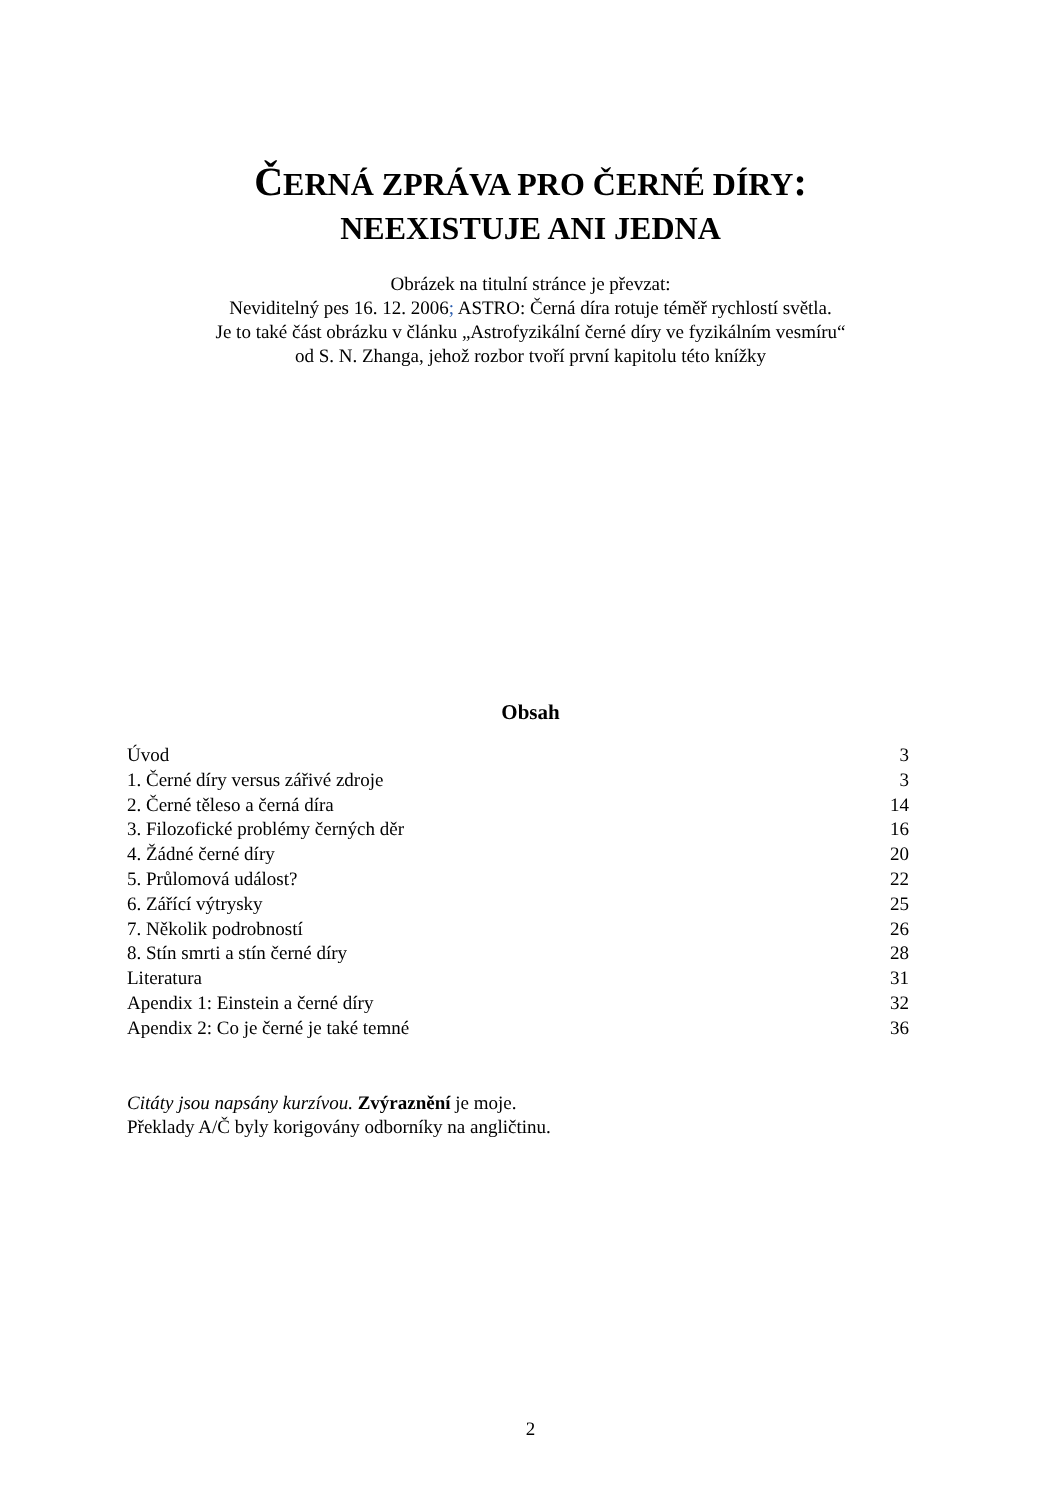ČERNÁ ZPRÁVA PRO ČERNÉ DÍRY:
NEEXISTUJE ANI JEDNA
Obrázek na titulní stránce je převzat:
Neviditelný pes 16. 12. 2006; ASTRO: Černá díra rotuje téměř rychlostí světla.
Je to také část obrázku v článku „Astrofyzikální černé díry ve fyzikálním vesmíru“
od S. N. Zhanga, jehož rozbor tvoří první kapitolu této knížky
Obsah
Úvod 3
1. Černé díry versus zářivé zdroje 3
2. Černé těleso a černá díra 14
3. Filozofické problémy černých děr 16
4. Žádné černé díry 20
5. Průlomová událost? 22
6. Zářící výtrysky 25
7. Několik podrobností 26
8. Stín smrti a stín černé díry 28
Literatura 31
Apendix 1: Einstein a černé díry 32
Apendix 2: Co je černé je také temné 36
Citáty jsou napsány kurzívou. Zvýraznění je moje.
Překlady A/Č byly korigovány odborníky na angličtinu.
2